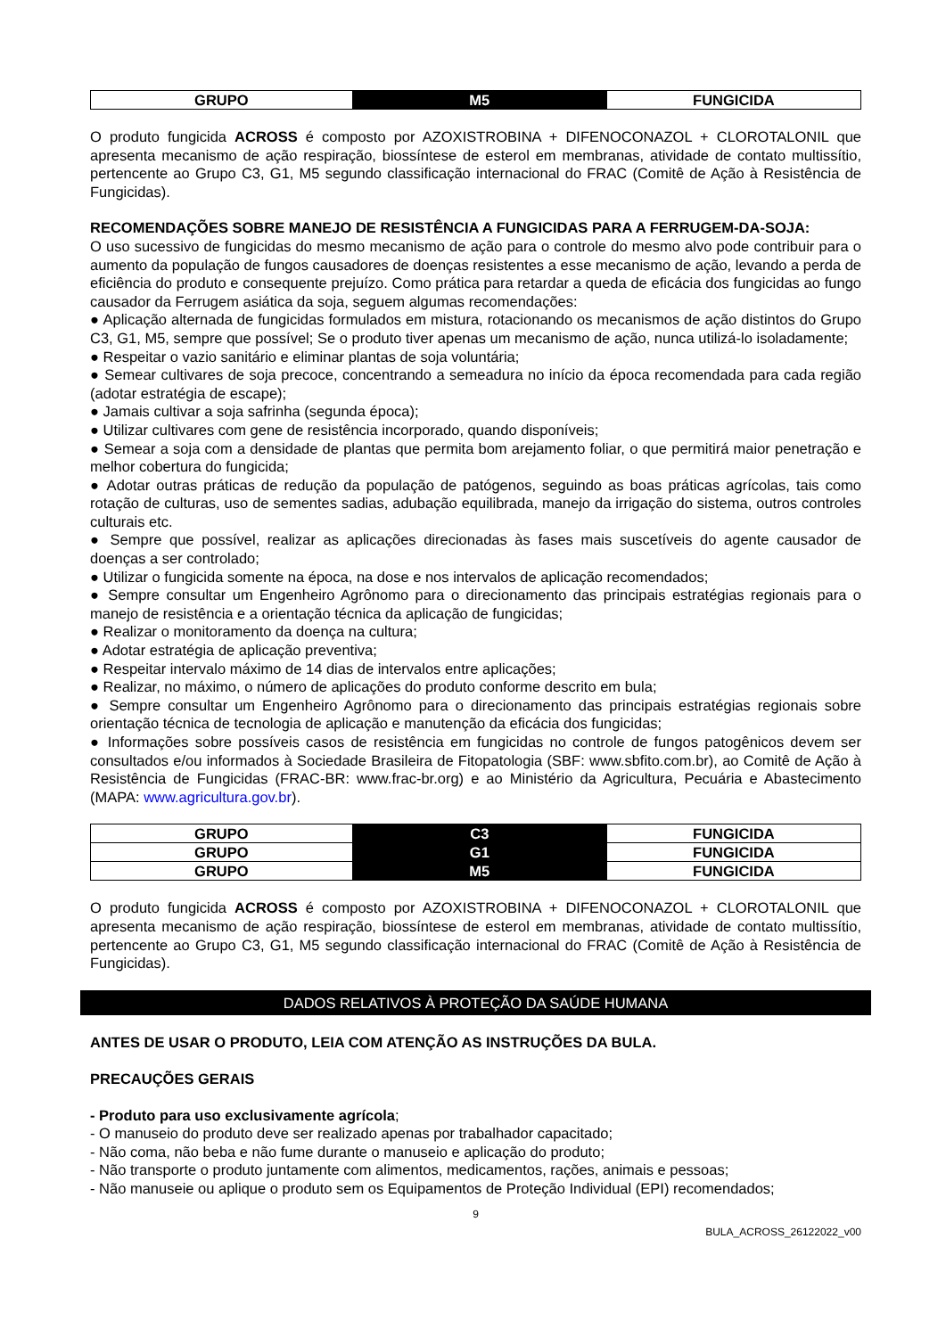| GRUPO | M5 | FUNGICIDA |
O produto fungicida ACROSS é composto por AZOXISTROBINA + DIFENOCONAZOL + CLOROTALONIL que apresenta mecanismo de ação respiração, biossíntese de esterol em membranas, atividade de contato multissítio, pertencente ao Grupo C3, G1, M5 segundo classificação internacional do FRAC (Comitê de Ação à Resistência de Fungicidas).
RECOMENDAÇÕES SOBRE MANEJO DE RESISTÊNCIA A FUNGICIDAS PARA A FERRUGEM-DA-SOJA:
O uso sucessivo de fungicidas do mesmo mecanismo de ação para o controle do mesmo alvo pode contribuir para o aumento da população de fungos causadores de doenças resistentes a esse mecanismo de ação, levando a perda de eficiência do produto e consequente prejuízo. Como prática para retardar a queda de eficácia dos fungicidas ao fungo causador da Ferrugem asiática da soja, seguem algumas recomendações:
● Aplicação alternada de fungicidas formulados em mistura, rotacionando os mecanismos de ação distintos do Grupo C3, G1, M5, sempre que possível; Se o produto tiver apenas um mecanismo de ação, nunca utilizá-lo isoladamente;
● Respeitar o vazio sanitário e eliminar plantas de soja voluntária;
● Semear cultivares de soja precoce, concentrando a semeadura no início da época recomendada para cada região (adotar estratégia de escape);
● Jamais cultivar a soja safrinha (segunda época);
● Utilizar cultivares com gene de resistência incorporado, quando disponíveis;
● Semear a soja com a densidade de plantas que permita bom arejamento foliar, o que permitirá maior penetração e melhor cobertura do fungicida;
● Adotar outras práticas de redução da população de patógenos, seguindo as boas práticas agrícolas, tais como rotação de culturas, uso de sementes sadias, adubação equilibrada, manejo da irrigação do sistema, outros controles culturais etc.
● Sempre que possível, realizar as aplicações direcionadas às fases mais suscetíveis do agente causador de doenças a ser controlado;
● Utilizar o fungicida somente na época, na dose e nos intervalos de aplicação recomendados;
● Sempre consultar um Engenheiro Agrônomo para o direcionamento das principais estratégias regionais para o manejo de resistência e a orientação técnica da aplicação de fungicidas;
● Realizar o monitoramento da doença na cultura;
● Adotar estratégia de aplicação preventiva;
● Respeitar intervalo máximo de 14 dias de intervalos entre aplicações;
● Realizar, no máximo, o número de aplicações do produto conforme descrito em bula;
● Sempre consultar um Engenheiro Agrônomo para o direcionamento das principais estratégias regionais sobre orientação técnica de tecnologia de aplicação e manutenção da eficácia dos fungicidas;
● Informações sobre possíveis casos de resistência em fungicidas no controle de fungos patogênicos devem ser consultados e/ou informados à Sociedade Brasileira de Fitopatologia (SBF: www.sbfito.com.br), ao Comitê de Ação à Resistência de Fungicidas (FRAC-BR: www.frac-br.org) e ao Ministério da Agricultura, Pecuária e Abastecimento (MAPA: www.agricultura.gov.br).
| GRUPO | C3 | FUNGICIDA |
| GRUPO | G1 | FUNGICIDA |
| GRUPO | M5 | FUNGICIDA |
O produto fungicida ACROSS é composto por AZOXISTROBINA + DIFENOCONAZOL + CLOROTALONIL que apresenta mecanismo de ação respiração, biossíntese de esterol em membranas, atividade de contato multissítio, pertencente ao Grupo C3, G1, M5 segundo classificação internacional do FRAC (Comitê de Ação à Resistência de Fungicidas).
DADOS RELATIVOS À PROTEÇÃO DA SAÚDE HUMANA
ANTES DE USAR O PRODUTO, LEIA COM ATENÇÃO AS INSTRUÇÕES DA BULA.
PRECAUÇÕES GERAIS
- Produto para uso exclusivamente agrícola;
- O manuseio do produto deve ser realizado apenas por trabalhador capacitado;
- Não coma, não beba e não fume durante o manuseio e aplicação do produto;
- Não transporte o produto juntamente com alimentos, medicamentos, rações, animais e pessoas;
- Não manuseie ou aplique o produto sem os Equipamentos de Proteção Individual (EPI) recomendados;
9
BULA_ACROSS_26122022_v00